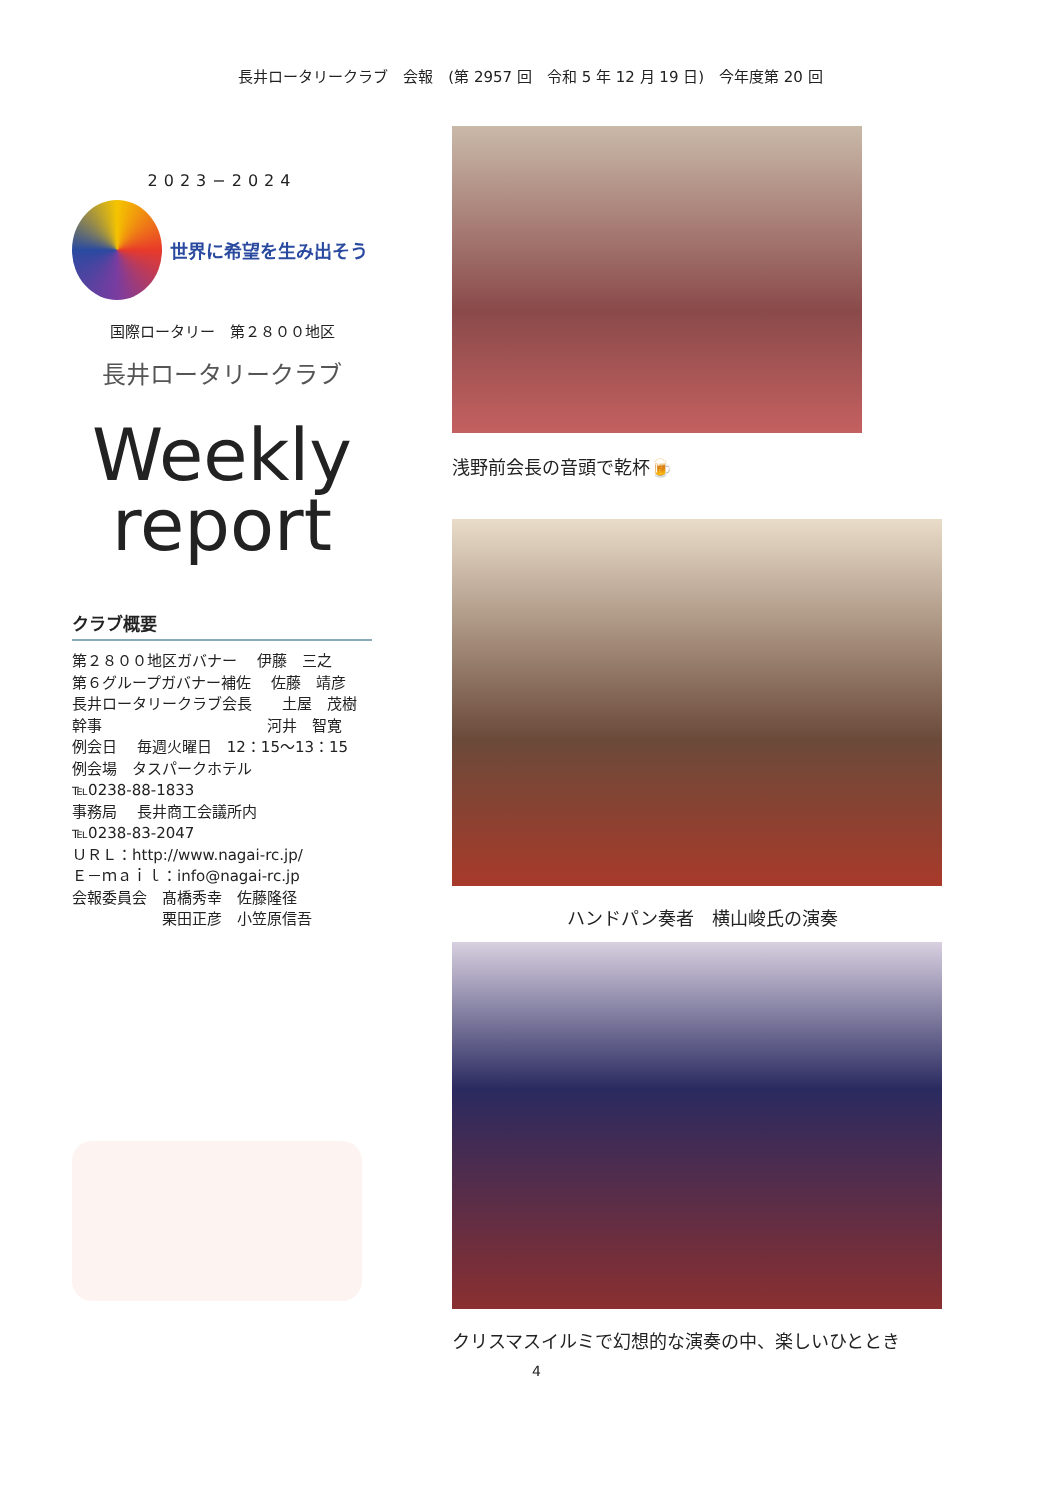長井ロータリークラブ　会報　(第 2957 回　令和 5 年 12 月 19 日)　今年度第 20 回
2023−2024
世界に希望を生み出そう
国際ロータリー　第２８００地区
長井ロータリークラブ
Weekly
report
クラブ概要
第２８００地区ガバナー　 伊藤　三之
第６グループガバナー補佐　 佐藤　靖彦
長井ロータリークラブ会長　　土屋　茂樹
幹事　　　　　　　　　　　河井　智寛
例会日　 毎週火曜日　12：15〜13：15
例会場　タスパークホテル
℡0238-88-1833
事務局　 長井商工会議所内
℡0238-83-2047
ＵＲＬ：http://www.nagai-rc.jp/
Ｅ－ｍａｉｌ：info@nagai-rc.jp
会報委員会　髙橋秀幸　佐藤隆径
　　　　　　栗田正彦　小笠原信吾
浅野前会長の音頭で乾杯🍺
ハンドパン奏者　横山峻氏の演奏
クリスマスイルミで幻想的な演奏の中、楽しいひととき
4